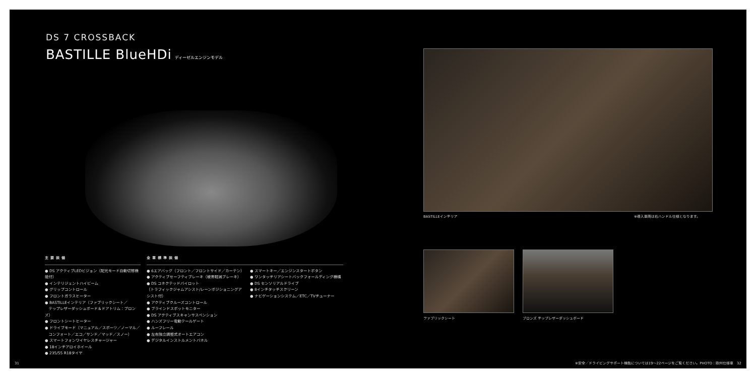DS 7 CROSSBACK
BASTILLE BlueHDi ディーゼルエンジンモデル
主要装備
● DS アクティブLEDビジョン（配光モード自動切替機能付）
● インテリジェントハイビーム
● グリップコントロール
● フロントガラスヒーター
● BASTILLEインテリア（ファブリックシート／
　テップレザーダッシュボード＆ドアトリム：ブロンズ）
● フロントシートヒーター
● ドライブモード（マニュアル／スポーツ／ノーマル／
　コンフォート／エコ／サンド／マッド／スノー）
● スマートフォンワイヤレスチャージャー
● 18インチアロイホイール
● 235/55 R18タイヤ
全車標準装備
● 6エアバッグ（フロント／フロントサイド／カーテン）
● アクティブセーフティブレーキ（被害軽減ブレーキ）
● DS コネクテッドパイロット
（トラフィックジャムアシスト/レーンポジショニングアシスト付）
● アクティブクルーズコントロール
● ブラインドスポットモニター
● DS アクティブスキャンサスペンション
● ハンズフリー電動テールゲート
● ルーフレール
● 左右独立調整式オートエアコン
● デジタルインストルメントパネル
● スマートキー／エンジンスタートボタン
● ワンタッチリアシートバックフォールディング機構
● DS センソリアルドライブ
● 8インチタッチスクリーン
● ナビゲーションシステム／ETC／TVチューナー
31
BASTILLEインテリア
※導入車両は右ハンドル仕様となります。
ファブリックシート ブロンズ テップレザーダッシュボード
※安全／ドライビングサポート機能については19～22ページをご覧ください。PHOTO：欧州仕様車　32